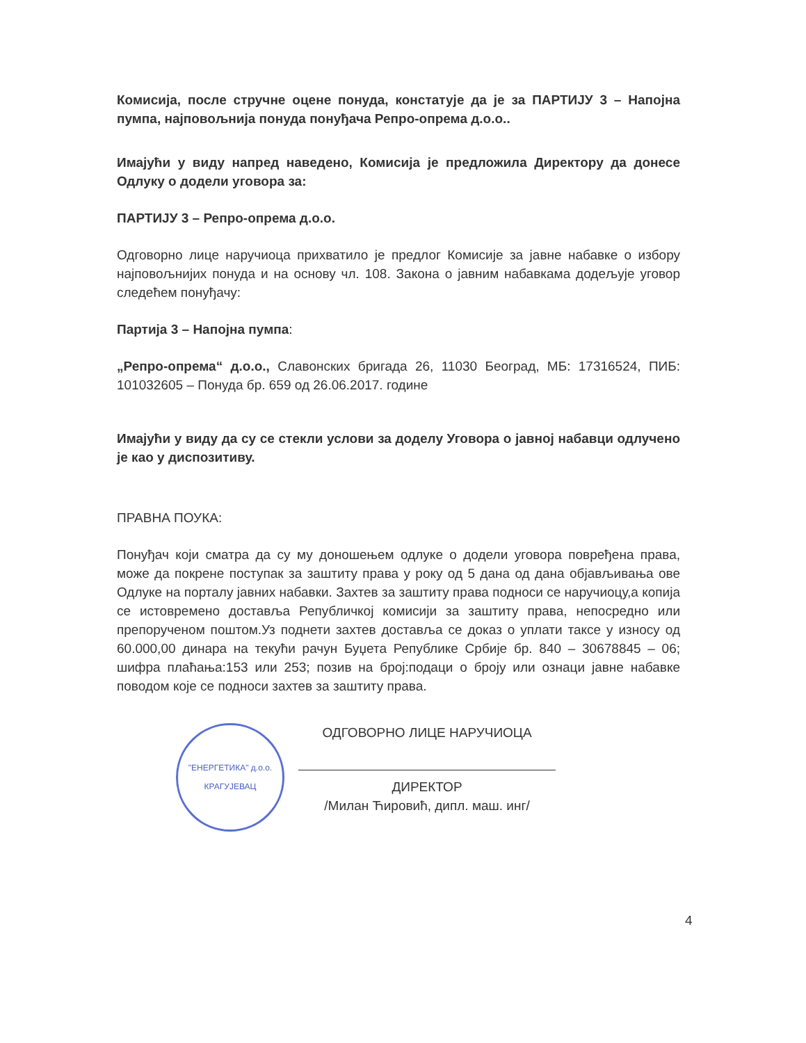Комисија, после стручне оцене понуда, констатује да је за ПАРТИЈУ 3 – Напојна пумпа, најповољнија понуда понуђача Репро-опрема д.о.о..
Имајући у виду напред наведено, Комисија је предложила Директору да донесе Одлуку о додели уговора за:
ПАРТИЈУ 3 – Репро-опрема д.о.о.
Одговорно лице наручиоца прихватило је предлог Комисије за јавне набавке о избору најповољнијих понуда и на основу чл. 108. Закона о јавним набавкама додељује уговор следећем понуђачу:
Партија 3 – Напојна пумпа:
„Репро-опрема“ д.о.о., Славонских бригада 26, 11030 Београд, МБ: 17316524, ПИБ: 101032605 – Понуда бр. 659 од 26.06.2017. године
Имајући у виду да су се стекли услови за доделу Уговора о јавној набавци одлучено је као у диспозитиву.
ПРАВНА ПОУКА:
Понуђач који сматра да су му доношењем одлуке о додели уговора повређена права, може да покрене поступак за заштиту права у року од 5 дана од дана објављивања ове Одлуке на порталу јавних набавки. Захтев за заштиту права подноси се наручиоцу,а копија се истовремено доставља Републичкој комисији за заштиту права, непосредно или препорученом поштом.Уз поднети захтев доставља се доказ о уплати таксе у износу од 60.000,00 динара на текући рачун Буџета Републике Србије бр. 840 – 30678845 – 06; шифра плаћања:153 или 253; позив на број:подаци о броју или ознаци јавне набавке поводом које се подноси захтев за заштиту права.
"ЕНЕРГЕТИКА" д.о.о.
КРАГУЈЕВАЦ
ОДГОВОРНО ЛИЦЕ НАРУЧИОЦА
ДИРЕКТОР
/Милан Ћировић, дипл. маш. инг/
4